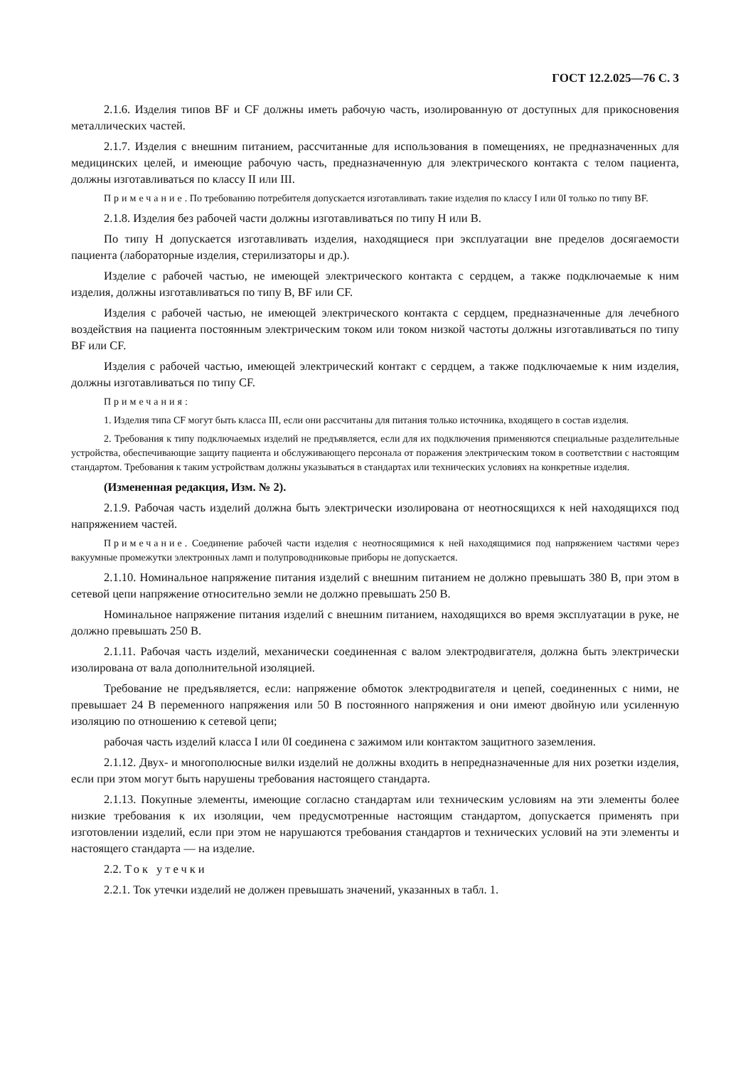ГОСТ 12.2.025—76 С. 3
2.1.6. Изделия типов BF и CF должны иметь рабочую часть, изолированную от доступных для прикосновения металлических частей.
2.1.7. Изделия с внешним питанием, рассчитанные для использования в помещениях, не предназначенных для медицинских целей, и имеющие рабочую часть, предназначенную для электрического контакта с телом пациента, должны изготавливаться по классу II или III.
Примечание. По требованию потребителя допускается изготавливать такие изделия по классу I или 0I только по типу BF.
2.1.8. Изделия без рабочей части должны изготавливаться по типу Н или В.
По типу Н допускается изготавливать изделия, находящиеся при эксплуатации вне пределов досягаемости пациента (лабораторные изделия, стерилизаторы и др.).
Изделие с рабочей частью, не имеющей электрического контакта с сердцем, а также подключаемые к ним изделия, должны изготавливаться по типу В, BF или CF.
Изделия с рабочей частью, не имеющей электрического контакта с сердцем, предназначенные для лечебного воздействия на пациента постоянным электрическим током или током низкой частоты должны изготавливаться по типу BF или CF.
Изделия с рабочей частью, имеющей электрический контакт с сердцем, а также подключаемые к ним изделия, должны изготавливаться по типу CF.
Примечания:
1. Изделия типа CF могут быть класса III, если они рассчитаны для питания только источника, входящего в состав изделия.
2. Требования к типу подключаемых изделий не предъявляется, если для их подключения применяются специальные разделительные устройства, обеспечивающие защиту пациента и обслуживающего персонала от поражения электрическим током в соответствии с настоящим стандартом. Требования к таким устройствам должны указываться в стандартах или технических условиях на конкретные изделия.
(Измененная редакция, Изм. № 2).
2.1.9. Рабочая часть изделий должна быть электрически изолирована от неотносящихся к ней находящихся под напряжением частей.
Примечание. Соединение рабочей части изделия с неотносящимися к ней находящимися под напряжением частями через вакуумные промежутки электронных ламп и полупроводниковые приборы не допускается.
2.1.10. Номинальное напряжение питания изделий с внешним питанием не должно превышать 380 В, при этом в сетевой цепи напряжение относительно земли не должно превышать 250 В.
Номинальное напряжение питания изделий с внешним питанием, находящихся во время эксплуатации в руке, не должно превышать 250 В.
2.1.11. Рабочая часть изделий, механически соединенная с валом электродвигателя, должна быть электрически изолирована от вала дополнительной изоляцией.
Требование не предъявляется, если: напряжение обмоток электродвигателя и цепей, соединенных с ними, не превышает 24 В переменного напряжения или 50 В постоянного напряжения и они имеют двойную или усиленную изоляцию по отношению к сетевой цепи;
рабочая часть изделий класса I или 0I соединена с зажимом или контактом защитного заземления.
2.1.12. Двух- и многополюсные вилки изделий не должны входить в непредназначенные для них розетки изделия, если при этом могут быть нарушены требования настоящего стандарта.
2.1.13. Покупные элементы, имеющие согласно стандартам или техническим условиям на эти элементы более низкие требования к их изоляции, чем предусмотренные настоящим стандартом, допускается применять при изготовлении изделий, если при этом не нарушаются требования стандартов и технических условий на эти элементы и настоящего стандарта — на изделие.
2.2. Ток утечки
2.2.1. Ток утечки изделий не должен превышать значений, указанных в табл. 1.